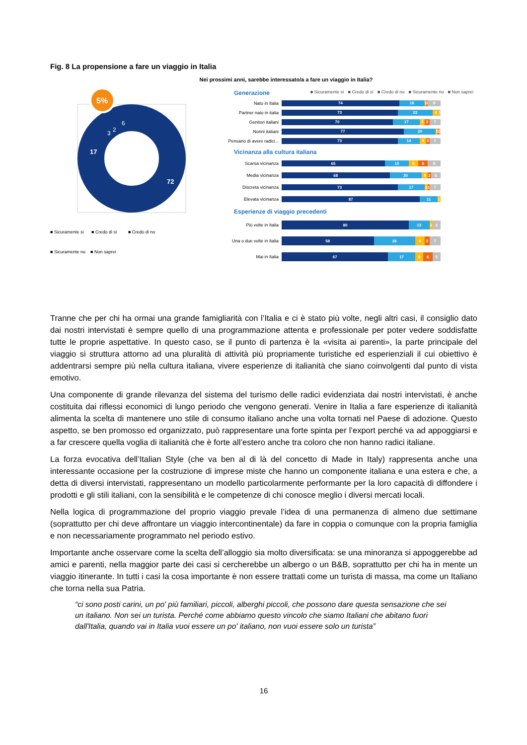Fig. 8 La propensione a fare un viaggio in Italia
Nei prossimi anni, sarebbe interessato/a a fare un viaggio in Italia?
72
17
3
2
6
5%
■ Sicuramente sì ■ Credo di sì ■ Credo di no
■ Sicuramente no ■ Non saprei
Generazione
■ Sicuramente sì ■ Credo di sì ■ Credo di no ■ Sicuramente no ■ Non saprei
Nato in Italia
74 16 1 1 8
Partner nato in italia
73 22 4 1
Genitori italiani
70 17 3 3 7
Nonni italiani
77 20 1 1 1
Pensano di avere radici...
73 14 4 2 7
Vicinanza alla cultura italiana
Scarsa vicinanza
65 15 6 6 8
Media vicinanza
68 20 4 2 6
Discreta vicinanza
73 17 2 1 7
Elevata vicinanza
87 11 1
Esperienze di viaggio precedenti
Più volte in Italia
80 13 2 5
Una o due volte in Italia
58 26 6 3 7
Mai in Italia
67 17 5 6 5
Tranne che per chi ha ormai una grande famigliarità con l’Italia e ci è stato più volte, negli altri casi, il consiglio dato dai nostri intervistati è sempre quello di una programmazione attenta e professionale per poter vedere soddisfatte tutte le proprie aspettative. In questo caso, se il punto di partenza è la «visita ai parenti», la parte principale del viaggio si struttura attorno ad una pluralità di attività più propriamente turistiche ed esperienziali il cui obiettivo è addentrarsi sempre più nella cultura italiana, vivere esperienze di italianità che siano coinvolgenti dal punto di vista emotivo.
Una componente di grande rilevanza del sistema del turismo delle radici evidenziata dai nostri intervistati, è anche costituita dai riflessi economici di lungo periodo che vengono generati. Venire in Italia a fare esperienze di italianità alimenta la scelta di mantenere uno stile di consumo italiano anche una volta tornati nel Paese di adozione. Questo aspetto, se ben promosso ed organizzato, può rappresentare una forte spinta per l’export perché va ad appoggiarsi e a far crescere quella voglia di italianità che è forte all’estero anche tra coloro che non hanno radici italiane.
La forza evocativa dell’Italian Style (che va ben al di là del concetto di Made in Italy) rappresenta anche una interessante occasione per la costruzione di imprese miste che hanno un componente italiana e una estera e che, a detta di diversi intervistati, rappresentano un modello particolarmente performante per la loro capacità di diffondere i prodotti e gli stili italiani, con la sensibilità e le competenze di chi conosce meglio i diversi mercati locali.
Nella logica di programmazione del proprio viaggio prevale l’idea di una permanenza di almeno due settimane (soprattutto per chi deve affrontare un viaggio intercontinentale) da fare in coppia o comunque con la propria famiglia e non necessariamente programmato nel periodo estivo.
Importante anche osservare come la scelta dell’alloggio sia molto diversificata: se una minoranza si appoggerebbe ad amici e parenti, nella maggior parte dei casi si cercherebbe un albergo o un B&B, soprattutto per chi ha in mente un viaggio itinerante. In tutti i casi la cosa importante è non essere trattati come un turista di massa, ma come un Italiano che torna nella sua Patria.
“ci sono posti carini, un po' più familiari, piccoli, alberghi piccoli, che possono dare questa sensazione che sei un italiano. Non sei un turista. Perché come abbiamo questo vincolo che siamo Italiani che abitano fuori dall'Italia, quando vai in Italia vuoi essere un po' italiano, non vuoi essere solo un turista”
16